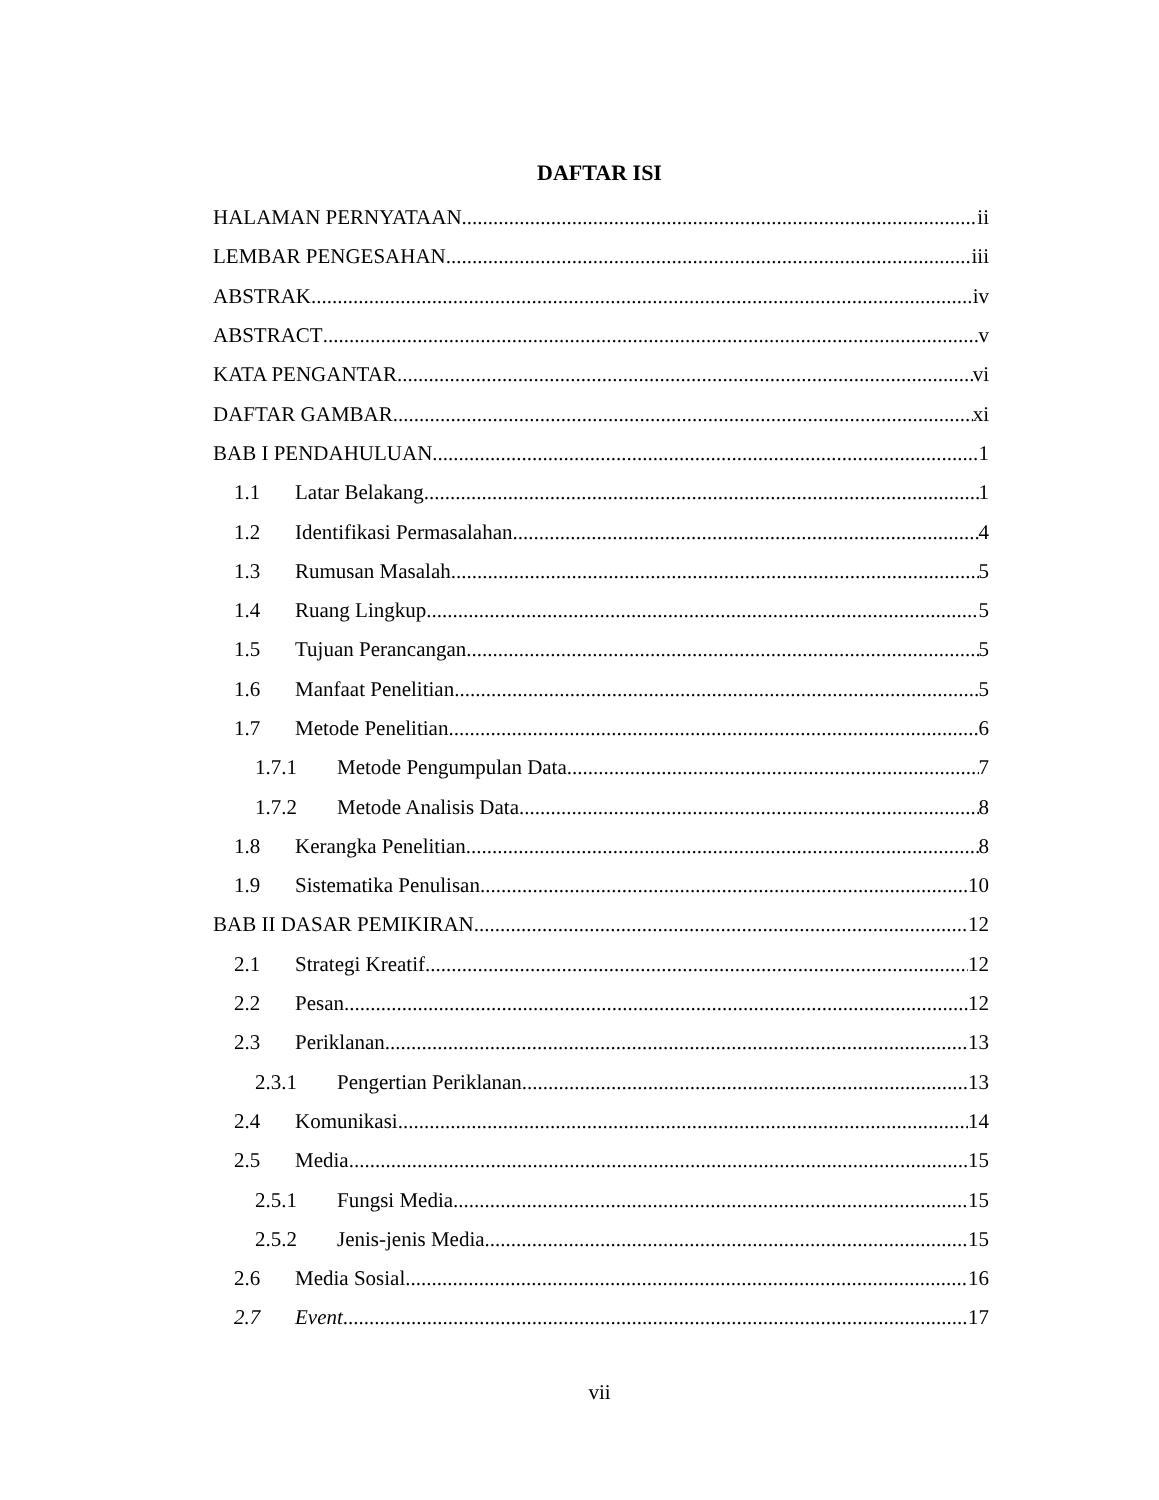DAFTAR ISI
HALAMAN PERNYATAAN ii
LEMBAR PENGESAHAN iii
ABSTRAK iv
ABSTRACT v
KATA PENGANTAR vi
DAFTAR GAMBAR xi
BAB I PENDAHULUAN 1
1.1 Latar Belakang 1
1.2 Identifikasi Permasalahan 4
1.3 Rumusan Masalah 5
1.4 Ruang Lingkup 5
1.5 Tujuan Perancangan 5
1.6 Manfaat Penelitian 5
1.7 Metode Penelitian 6
1.7.1 Metode Pengumpulan Data 7
1.7.2 Metode Analisis Data 8
1.8 Kerangka Penelitian 8
1.9 Sistematika Penulisan 10
BAB II DASAR PEMIKIRAN 12
2.1 Strategi Kreatif 12
2.2 Pesan 12
2.3 Periklanan 13
2.3.1 Pengertian Periklanan 13
2.4 Komunikasi 14
2.5 Media 15
2.5.1 Fungsi Media 15
2.5.2 Jenis-jenis Media 15
2.6 Media Sosial 16
2.7 Event 17
vii